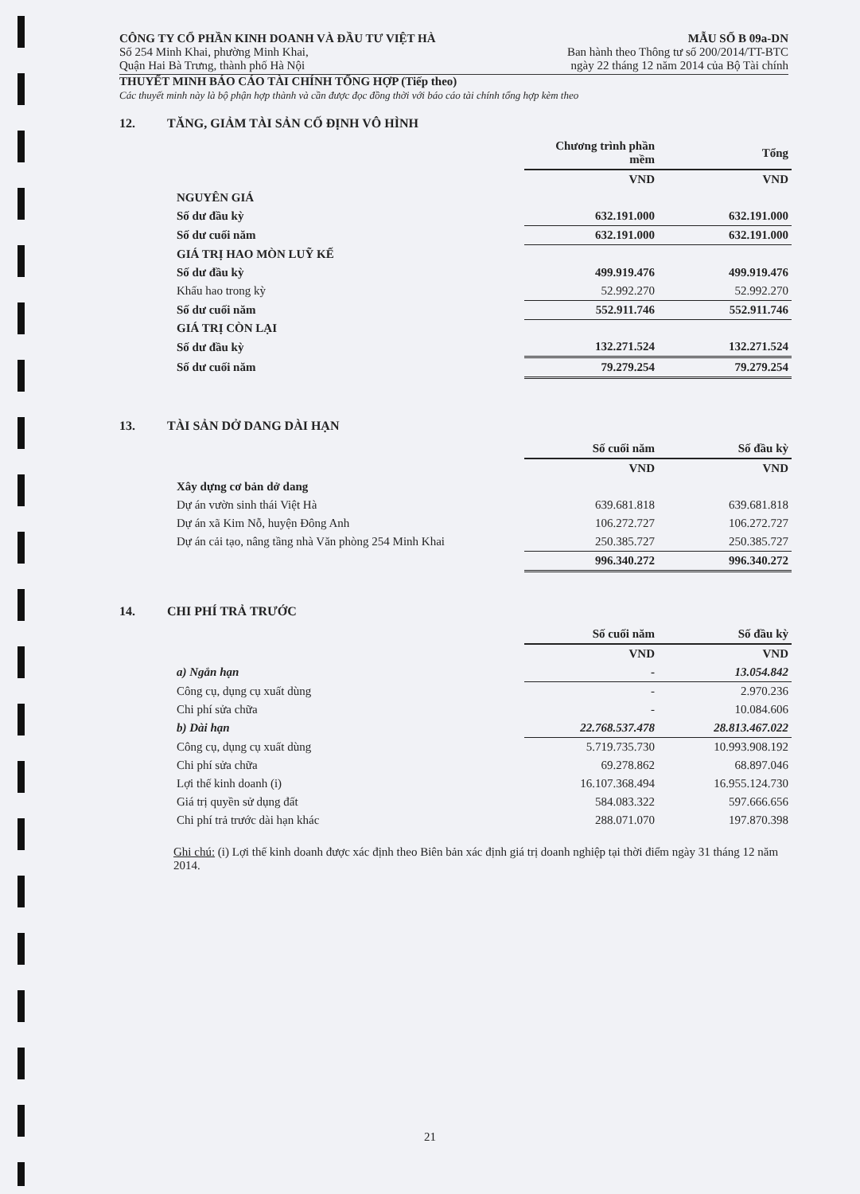CÔNG TY CỔ PHẦN KINH DOANH VÀ ĐẦU TƯ VIỆT HÀ
Số 254 Minh Khai, phường Minh Khai,
Quận Hai Bà Trưng, thành phố Hà Nội
MẪU SỐ B 09a-DN
Ban hành theo Thông tư số 200/2014/TT-BTC
ngày 22 tháng 12 năm 2014 của Bộ Tài chính
THUYẾT MINH BÁO CÁO TÀI CHÍNH TỔNG HỢP (Tiếp theo)
Các thuyết minh này là bộ phận hợp thành và cần được đọc đồng thời với báo cáo tài chính tổng hợp kèm theo
12. TĂNG, GIẢM TÀI SẢN CỐ ĐỊNH VÔ HÌNH
| | Chương trình phần mềm | Tổng |
| | VND | VND |
| NGUYÊN GIÁ | | |
| Số dư đầu kỳ | 632.191.000 | 632.191.000 |
| Số dư cuối năm | 632.191.000 | 632.191.000 |
| GIÁ TRỊ HAO MÒN LUỸ KẾ | | |
| Số dư đầu kỳ | 499.919.476 | 499.919.476 |
| Khấu hao trong kỳ | 52.992.270 | 52.992.270 |
| Số dư cuối năm | 552.911.746 | 552.911.746 |
| GIÁ TRỊ CÒN LẠI | | |
| Số dư đầu kỳ | 132.271.524 | 132.271.524 |
| Số dư cuối năm | 79.279.254 | 79.279.254 |
13. TÀI SẢN DỞ DANG DÀI HẠN
| | Số cuối năm | Số đầu kỳ |
| | VND | VND |
| Xây dựng cơ bản dở dang | | |
| Dự án vườn sinh thái Việt Hà | 639.681.818 | 639.681.818 |
| Dự án xã Kim Nỗ, huyện Đông Anh | 106.272.727 | 106.272.727 |
| Dự án cải tạo, nâng tầng nhà Văn phòng 254 Minh Khai | 250.385.727 | 250.385.727 |
| | 996.340.272 | 996.340.272 |
14. CHI PHÍ TRẢ TRƯỚC
| | Số cuối năm | Số đầu kỳ |
| | VND | VND |
| a) Ngắn hạn | - | 13.054.842 |
| Công cụ, dụng cụ xuất dùng | - | 2.970.236 |
| Chi phí sửa chữa | - | 10.084.606 |
| b) Dài hạn | 22.768.537.478 | 28.813.467.022 |
| Công cụ, dụng cụ xuất dùng | 5.719.735.730 | 10.993.908.192 |
| Chi phí sửa chữa | 69.278.862 | 68.897.046 |
| Lợi thế kinh doanh (i) | 16.107.368.494 | 16.955.124.730 |
| Giá trị quyền sử dụng đất | 584.083.322 | 597.666.656 |
| Chi phí trả trước dài hạn khác | 288.071.070 | 197.870.398 |
Ghi chú: (i) Lợi thế kinh doanh được xác định theo Biên bản xác định giá trị doanh nghiệp tại thời điểm ngày 31 tháng 12 năm 2014.
21